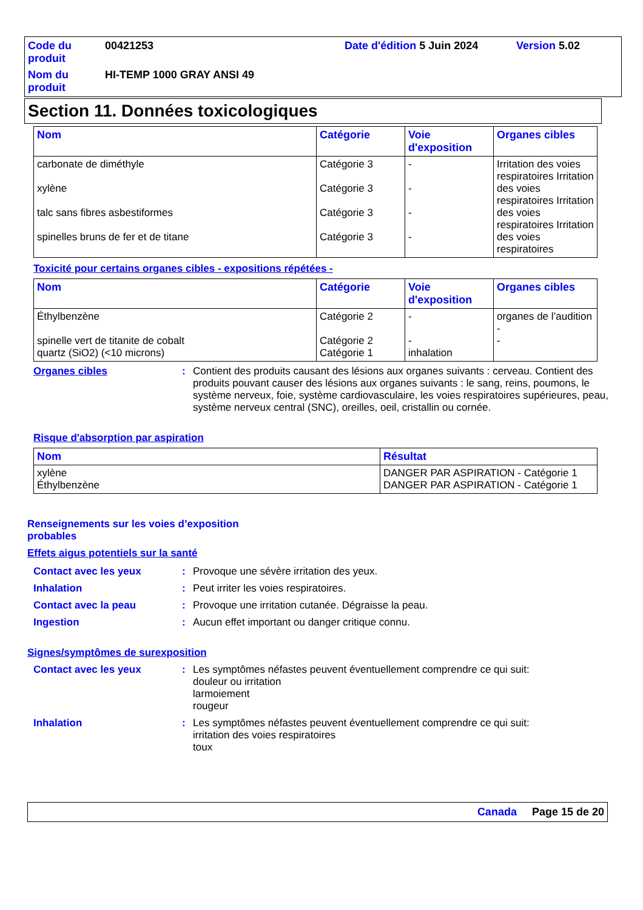Code du produit
00421253
Date d'édition 5 Juin 2024
Version 5.02
Nom du produit
HI-TEMP 1000 GRAY ANSI 49
Section 11. Données toxicologiques
| Nom | Catégorie | Voie d'exposition | Organes cibles |
| --- | --- | --- | --- |
| carbonate de diméthyle xylène talc sans fibres asbestiformes spinelles bruns de fer et de titane | Catégorie 3 Catégorie 3 Catégorie 3 Catégorie 3 | - - - - | Irritation des voies respiratoires Irritation des voies respiratoires Irritation des voies respiratoires Irritation des voies respiratoires |
Toxicité pour certains organes cibles - expositions répétées -
| Nom | Catégorie | Voie d'exposition | Organes cibles |
| --- | --- | --- | --- |
| Éthylbenzène spinelle vert de titanite de cobalt quartz (SiO2) (<10 microns) | Catégorie 2 Catégorie 2 Catégorie 1 | - - inhalation | organes de l’audition - - |
Organes cibles
:
Contient des produits causant des lésions aux organes suivants : cerveau. Contient des produits pouvant causer des lésions aux organes suivants : le sang, reins, poumons, le système nerveux, foie, système cardiovasculaire, les voies respiratoires supérieures, peau, système nerveux central (SNC), oreilles, oeil, cristallin ou cornée.
Risque d'absorption par aspiration
| Nom | Résultat |
| --- | --- |
| xylène Éthylbenzène | DANGER PAR ASPIRATION - Catégorie 1 DANGER PAR ASPIRATION - Catégorie 1 |
Renseignements sur les voies d’exposition probables
Effets aigus potentiels sur la santé
Contact avec les yeux
:
Provoque une sévère irritation des yeux.
Inhalation
:
Peut irriter les voies respiratoires.
Contact avec la peau
:
Provoque une irritation cutanée. Dégraisse la peau.
Ingestion
:
Aucun effet important ou danger critique connu.
Signes/symptômes de surexposition
Contact avec les yeux
:
Les symptômes néfastes peuvent éventuellement comprendre ce qui suit:
douleur ou irritation
larmoiement
rougeur
Inhalation
:
Les symptômes néfastes peuvent éventuellement comprendre ce qui suit:
irritation des voies respiratoires
toux
Canada Page 15 de 20